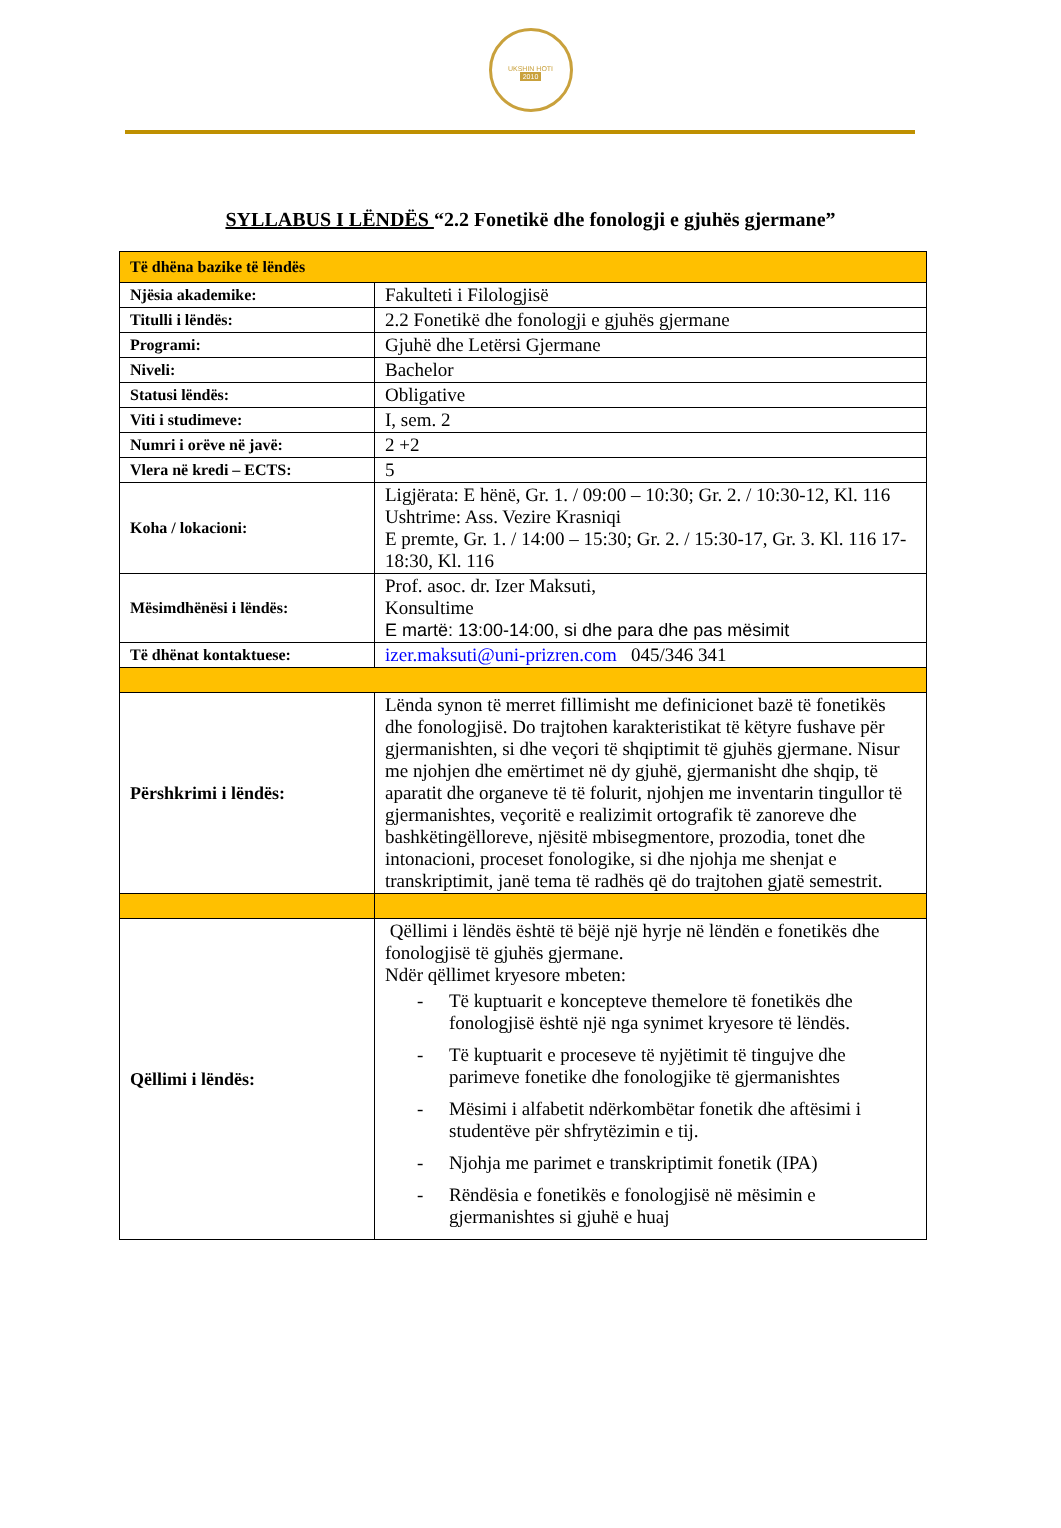UKSHIN HOTI
2010
SYLLABUS I LËNDËS “2.2 Fonetikë dhe fonologji e gjuhës gjermane”
| Të dhëna bazike të lëndës | |
| Njësia akademike: | Fakulteti i Filologjisë |
| Titulli i lëndës: | 2.2 Fonetikë dhe fonologji e gjuhës gjermane |
| Programi: | Gjuhë dhe Letërsi Gjermane |
| Niveli: | Bachelor |
| Statusi lëndës: | Obligative |
| Viti i studimeve: | I, sem. 2 |
| Numri i orëve në javë: | 2 +2 |
| Vlera në kredi – ECTS: | 5 |
| Koha / lokacioni: | Ligjërata: E hënë, Gr. 1. / 09:00 – 10:30; Gr. 2. / 10:30-12, Kl. 116 Ushtrime: Ass. Vezire Krasniqi E premte, Gr. 1. / 14:00 – 15:30; Gr. 2. / 15:30-17, Gr. 3. Kl. 116 17-18:30, Kl. 116 |
| Mësimdhënësi i lëndës: | Prof. asoc. dr. Izer Maksuti, Konsultime E martë: 13:00-14:00, si dhe para dhe pas mësimit |
| Të dhënat kontaktuese: | izer.maksuti@uni-prizren.com 045/346 341 |
| Përshkrimi i lëndës: | Lënda synon të merret fillimisht me definicionet bazë të fonetikës dhe fonologjisë. Do trajtohen karakteristikat të këtyre fushave për gjermanishten, si dhe veçori të shqiptimit të gjuhës gjermane. Nisur me njohjen dhe emërtimet në dy gjuhë, gjermanisht dhe shqip, të aparatit dhe organeve të të folurit, njohjen me inventarin tingullor të gjermanishtes, veçoritë e realizimit ortografik të zanoreve dhe bashkëtingëlloreve, njësitë mbisegmentore, prozodia, tonet dhe intonacioni, proceset fonologike, si dhe njohja me shenjat e transkriptimit, janë tema të radhës që do trajtohen gjatë semestrit. |
| Qëllimi i lëndës: | Qëllimi i lëndës është të bëjë një hyrje në lëndën e fonetikës dhe fonologjisë të gjuhës gjermane. Ndër qëllimet kryesore mbeten: - Të kuptuarit e koncepteve themelore të fonetikës dhe fonologjisë është një nga synimet kryesore të lëndës. - Të kuptuarit e proceseve të nyjëtimit të tingujve dhe parimeve fonetike dhe fonologjike të gjermanishtes - Mësimi i alfabetit ndërkombëtar fonetik dhe aftësimi i studentëve për shfrytëzimin e tij. - Njohja me parimet e transkriptimit fonetik (IPA) - Rëndësia e fonetikës e fonologjisë në mësimin e gjermanishtes si gjuhë e huaj |